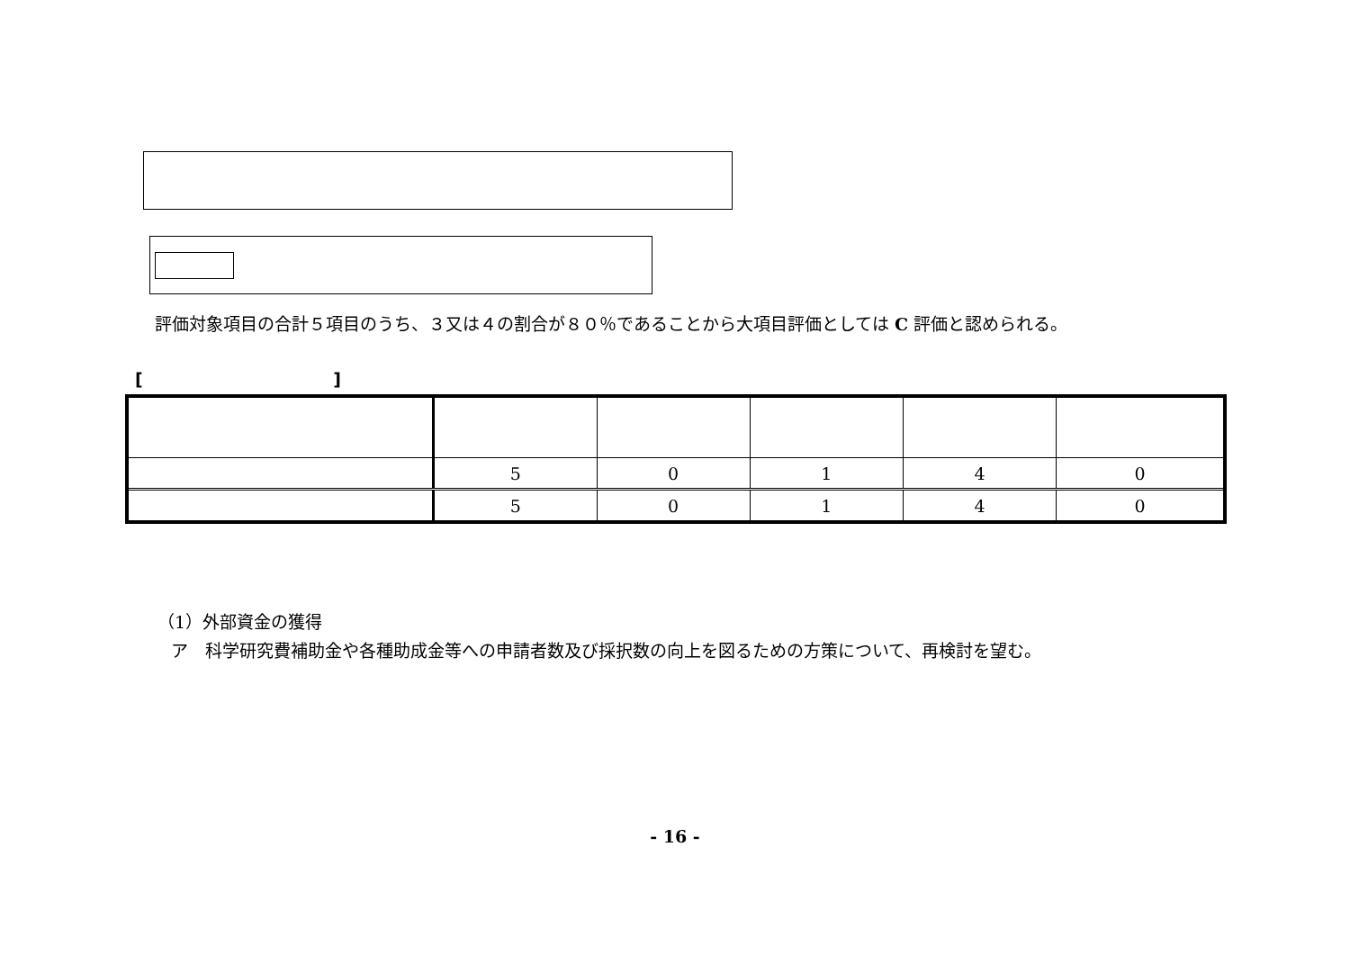評価対象項目の合計５項目のうち、３又は４の割合が８０％であることから大項目評価としては C 評価と認められる。
[ ]
| | 5 | 0 | 1 | 4 | 0 |
| | 5 | 0 | 1 | 4 | 0 |
（1）外部資金の獲得
ア　科学研究費補助金や各種助成金等への申請者数及び採択数の向上を図るための方策について、再検討を望む。
- 16 -